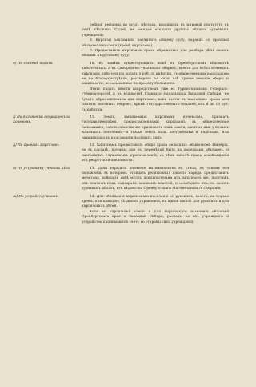дейной реформы во всѣхъ мѣстахъ, входящихъ въ мировой институтъ въ лицѣ Уѣздныхъ Судей, не ожидая открытія другихъ общихъ судебныхъ учрежденій.
8. Киргизы заключили подчинить общему суду, наравнѣ съ прочими обывателями степи (кромѣ киргизовъ).
9. Предоставить киргизамъ право обращаться для разбора дѣлъ своихъ общимъ къ русскому суду.
е) По системѣ подати. 10. Въ замѣнъ существующихъ нынѣ въ Оренбургскомъ вѣдомствѣ кибиточныхъ, а въ Сибирскомъ—ясачныхъ сборовъ, ввести для всѣхъ кочевыхъ киргизовъ кибиточную подать 5 руб. съ кибитки, съ общественною раскладкою ее по благоусмотрѣнію, растворивъ за симъ всѣ прочіе земскіе сборы и повинности, не основанные по проекту Положенія.
Этотъ подать ввести посредствомъ уже въ Туркестанскомъ Генералъ-Губернаторствѣ и въ вѣдомствѣ Главнаго Начальника Западной Сибири, не будетъ обременительна для киргизовъ, какъ взятія въ настоящее время они платятъ ясачныхъ сборовъ, кромѣ Государственнаго податей, отъ 8 до 10 руб. съ кибитки.
f) По положенію инородцевъ въ кочевомъ.
11. Земли, занимаемыя киргизами кочевьями, признать Государственными, предоставленными киргизамъ въ общественное пользованіе, собственностію же признавать лишь земли, занятыя ими у Бѣлыхъ Казачьихъ поселеній,—а также земли подъ постройками и надѣлами, или находящіяся въ пользованіи частныхъ лицъ.
д) По правамъ киргизовъ. 12. Киргизамъ предоставить общія права сельскихъ обывателей Имперіи, но въ составѣ, которыя они въ перемѣной быта по порядкамъ обычаевъ, и настоящихъ служебныхъ приготовленій, съ тѣмъ вмѣстѣ права освобожденія отъ рекрутской повинности.
е) По устройству ученыхъ дѣлъ. 13. Дабы оградить значеніе магометанства въ степи, въ такомъ его положеніи, въ которомъ отрицать религіозныя понятія народа, предоставить мечетямъ выбирать себѣ муллъ исключительно изъ киргизовъ же, получивъ ихъ платежъ подъ надзоромъ военныхъ властей, и освободить ихъ, въ своихъ духовныхъ дѣлахъ, отъ вѣдомства Оренбургскаго Магометанскаго Собранія.
ж) По устройству школъ. 14. Для сближенія киргизскаго населенія съ русскимъ, ввести, на первое время, при каждомъ уѣздномъ управленіи, по одной школѣ для русскихъ и для киргизскихъ дѣтей.
Хотя въ киргизской степи и для киргизскаго населенія областей Оренбургскаго края и Западной Сибири, расходы на ихъ учрежденіе и устройство принимаются счетъ со стороны сихъ учрежденій.